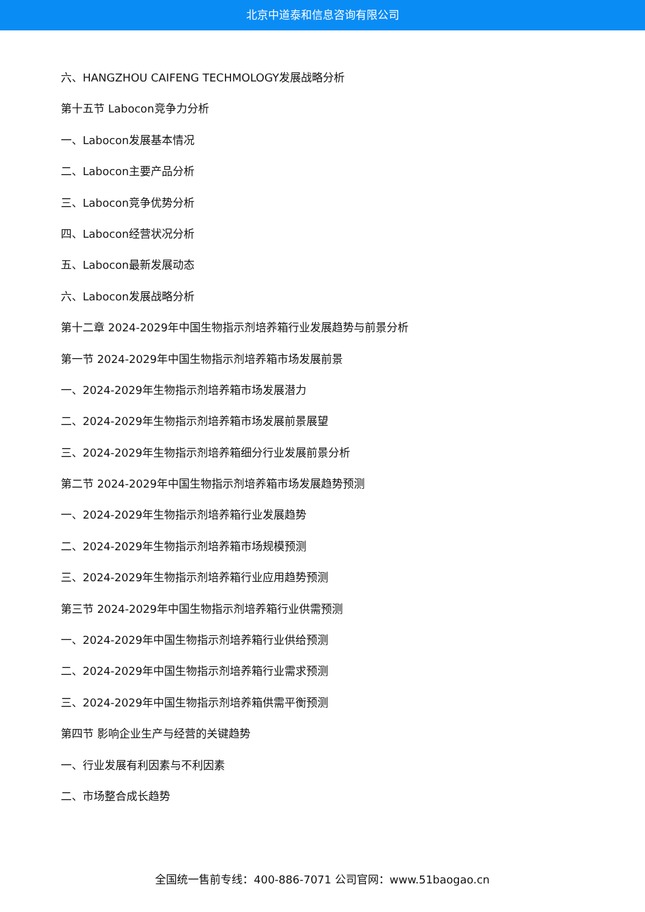北京中道泰和信息咨询有限公司
六、HANGZHOU CAIFENG TECHMOLOGY发展战略分析
第十五节 Labocon竞争力分析
一、Labocon发展基本情况
二、Labocon主要产品分析
三、Labocon竞争优势分析
四、Labocon经营状况分析
五、Labocon最新发展动态
六、Labocon发展战略分析
第十二章 2024-2029年中国生物指示剂培养箱行业发展趋势与前景分析
第一节 2024-2029年中国生物指示剂培养箱市场发展前景
一、2024-2029年生物指示剂培养箱市场发展潜力
二、2024-2029年生物指示剂培养箱市场发展前景展望
三、2024-2029年生物指示剂培养箱细分行业发展前景分析
第二节 2024-2029年中国生物指示剂培养箱市场发展趋势预测
一、2024-2029年生物指示剂培养箱行业发展趋势
二、2024-2029年生物指示剂培养箱市场规模预测
三、2024-2029年生物指示剂培养箱行业应用趋势预测
第三节 2024-2029年中国生物指示剂培养箱行业供需预测
一、2024-2029年中国生物指示剂培养箱行业供给预测
二、2024-2029年中国生物指示剂培养箱行业需求预测
三、2024-2029年中国生物指示剂培养箱供需平衡预测
第四节 影响企业生产与经营的关键趋势
一、行业发展有利因素与不利因素
二、市场整合成长趋势
全国统一售前专线：400-886-7071 公司官网：www.51baogao.cn